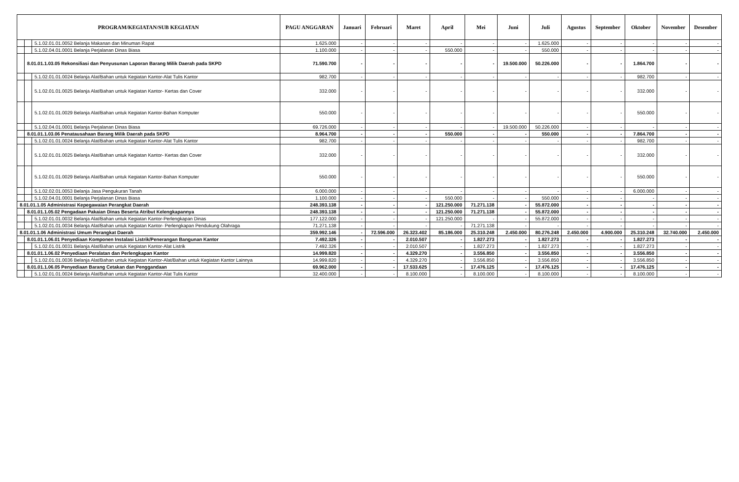| PROGRAM/KEGIATAN/SUB KEGIATAN | | | PAGU ANGGARAN | Januari | Februari | Maret | April | Mei | Juni | Juli | Agustus | September | Oktober | November | Desember |
| --- | --- | --- | --- | --- | --- | --- | --- | --- | --- | --- | --- | --- | --- | --- | --- |
| | | 5.1.02.01.01.0052 Belanja Makanan dan Minuman Rapat | 1.625.000 | - | - | - | - | - | - | 1.625.000 | - | - | - | - | - |
| | | 5.1.02.04.01.0001 Belanja Perjalanan Dinas Biasa | 1.100.000 | - | - | - | 550.000 | - | - | 550.000 | - | - | - | - | - |
| | 8.01.01.1.03.05 Rekonsiliasi dan Penyusunan Laporan Barang Milik Daerah pada SKPD | | 71.590.700 | - | - | - | - | - | 19.500.000 | 50.226.000 | - | - | 1.864.700 | - | - |
| | | 5.1.02.01.01.0024 Belanja Alat/Bahan untuk Kegiatan Kantor-Alat Tulis Kantor | 982.700 | - | - | - | - | - | - | - | - | - | 982.700 | - | - |
| | | 5.1.02.01.01.0025 Belanja Alat/Bahan untuk Kegiatan Kantor- Kertas dan Cover | 332.000 | - | - | - | - | - | - | - | - | - | 332.000 | - | - |
| | | 5.1.02.01.01.0029 Belanja Alat/Bahan untuk Kegiatan Kantor-Bahan Komputer | 550.000 | - | - | - | - | - | - | - | - | - | 550.000 | - | - |
| | | 5.1.02.04.01.0001 Belanja Perjalanan Dinas Biasa | 69.726.000 | - | - | - | - | - | 19.500.000 | 50.226.000 | - | - | - | - | - |
| | 8.01.01.1.03.06 Penatausahaan Barang Milik Daerah pada SKPD | | 8.964.700 | - | - | - | 550.000 | - | - | 550.000 | - | - | 7.864.700 | - | - |
| | | 5.1.02.01.01.0024 Belanja Alat/Bahan untuk Kegiatan Kantor-Alat Tulis Kantor | 982.700 | - | - | - | - | - | - | - | - | - | 982.700 | - | - |
| | | 5.1.02.01.01.0025 Belanja Alat/Bahan untuk Kegiatan Kantor- Kertas dan Cover | 332.000 | - | - | - | - | - | - | - | - | - | 332.000 | - | - |
| | | 5.1.02.01.01.0029 Belanja Alat/Bahan untuk Kegiatan Kantor-Bahan Komputer | 550.000 | - | - | - | - | - | - | - | - | - | 550.000 | - | - |
| | | 5.1.02.02.01.0053 Belanja Jasa Pengukuran Tanah | 6.000.000 | - | - | - | - | - | - | - | - | - | 6.000.000 | - | - |
| | | 5.1.02.04.01.0001 Belanja Perjalanan Dinas Biasa | 1.100.000 | - | - | - | 550.000 | - | - | 550.000 | - | - | - | - | - |
| 8.01.01.1.05 Administrasi Kepegawaian Perangkat Daerah | | | 248.393.138 | - | - | - | 121.250.000 | 71.271.138 | - | 55.872.000 | - | - | - | - | - |
| | 8.01.01.1.05.02 Pengadaan Pakaian Dinas Beserta Atribut Kelengkapannya | | 248.393.138 | - | - | - | 121.250.000 | 71.271.138 | - | 55.872.000 | - | - | - | - | - |
| | | 5.1.02.01.01.0032 Belanja Alat/Bahan untuk Kegiatan Kantor-Perlengkapan Dinas | 177.122.000 | - | - | - | 121.250.000 | - | - | 55.872.000 | - | - | - | - | - |
| | | 5.1.02.01.01.0034 Belanja Alat/Bahan untuk Kegiatan Kantor- Perlengkapan Pendukung Olahraga | 71.271.138 | - | - | - | - | 71.271.138 | - | - | - | - | - | - | - |
| 8.01.01.1.06 Administrasi Umum Perangkat Daerah | | | 359.992.146 | - | 72.596.000 | 26.323.402 | 85.186.000 | 25.310.248 | 2.450.000 | 80.276.248 | 2.450.000 | 4.900.000 | 25.310.248 | 32.740.000 | 2.450.000 |
| | 8.01.01.1.06.01 Penyediaan Komponen Instalasi Listrik/Penerangan Bangunan Kantor | | 7.492.326 | - | - | 2.010.507 | - | 1.827.273 | - | 1.827.273 | - | - | 1.827.273 | - | - |
| | | 5.1.02.01.01.0031 Belanja Alat/Bahan untuk Kegiatan Kantor-Alat Listrik | 7.492.326 | - | - | 2.010.507 | - | 1.827.273 | - | 1.827.273 | - | - | 1.827.273 | - | - |
| | 8.01.01.1.06.02 Penyediaan Peralatan dan Perlengkapan Kantor | | 14.999.820 | - | - | 4.329.270 | - | 3.556.850 | - | 3.556.850 | - | - | 3.556.850 | - | - |
| | | 5.1.02.01.01.0036 Belanja Alat/Bahan untuk Kegiatan Kantor-Alat/Bahan untuk Kegiatan Kantor Lainnya | 14.999.820 | - | - | 4.329.270 | - | 3.556.850 | - | 3.556.850 | - | - | 3.556.850 | - | - |
| | 8.01.01.1.06.05 Penyediaan Barang Cetakan dan Penggandaan | | 69.962.000 | - | - | 17.533.625 | - | 17.476.125 | - | 17.476.125 | - | - | 17.476.125 | - | - |
| | | 5.1.02.01.01.0024 Belanja Alat/Bahan untuk Kegiatan Kantor-Alat Tulis Kantor | 32.400.000 | - | - | 8.100.000 | - | 8.100.000 | - | 8.100.000 | - | - | 8.100.000 | - | - |